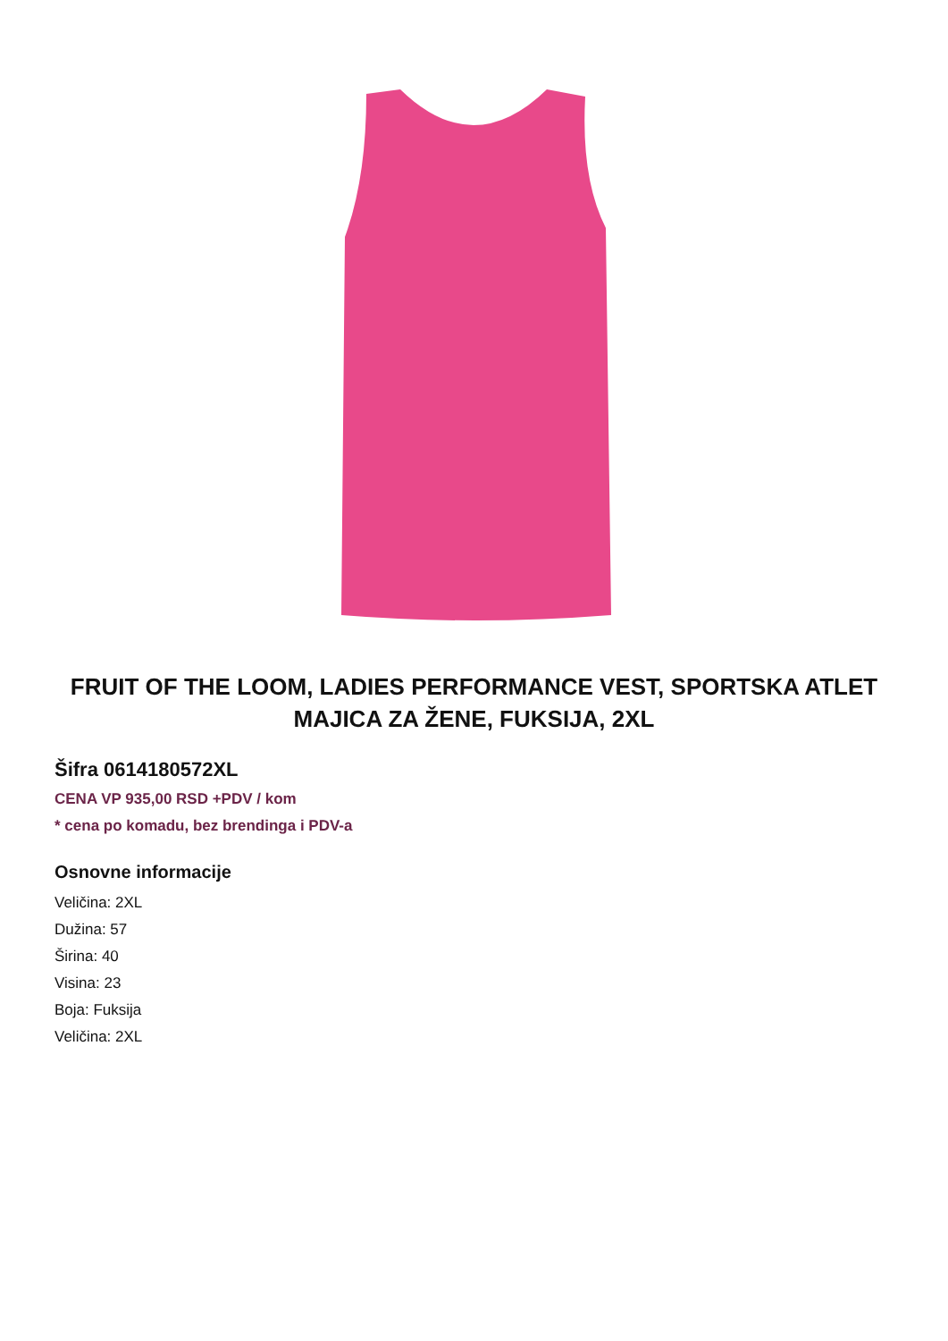FRUIT OF THE LOOM, LADIES PERFORMANCE VEST, SPORTSKA ATLET MAJICA ZA ŽENE, FUKSIJA, 2XL
Šifra 0614180572XL
CENA VP 935,00 RSD +PDV / kom
* cena po komadu, bez brendinga i PDV-a
Osnovne informacije
Veličina: 2XL
Dužina: 57
Širina: 40
Visina: 23
Boja: Fuksija
Veličina: 2XL